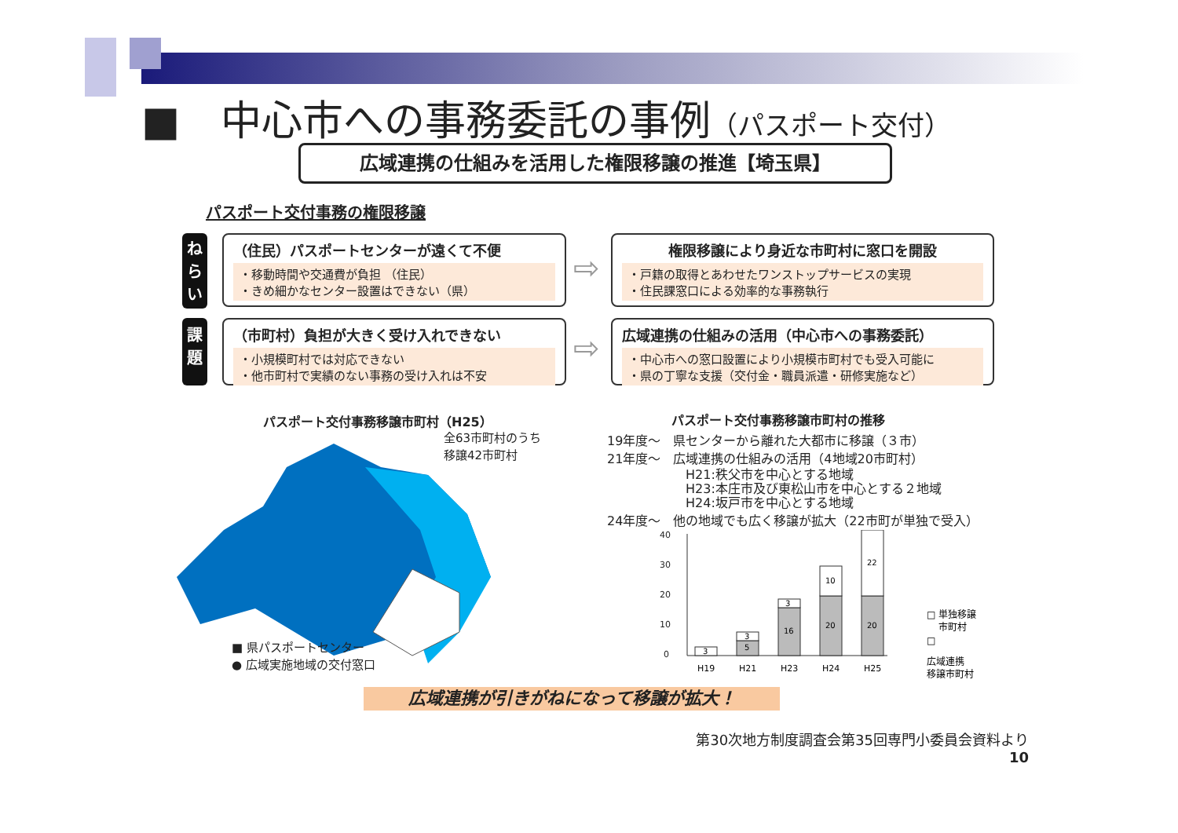■　中心市への事務委託の事例（パスポート交付）
広域連携の仕組みを活用した権限移譲の推進【埼玉県】
パスポート交付事務の権限移譲
ね
ら
い
（住民）パスポートセンターが遠くて不便
・移動時間や交通費が負担 （住民）
・きめ細かなセンター設置はできない（県）
⇨
権限移譲により身近な市町村に窓口を開設
・戸籍の取得とあわせたワンストップサービスの実現
・住民課窓口による効率的な事務執行
課
題
（市町村）負担が大きく受け入れできない
・小規模町村では対応できない
・他市町村で実績のない事務の受け入れは不安
⇨
広域連携の仕組みの活用（中心市への事務委託）
・中心市への窓口設置により小規模市町村でも受入可能に
・県の丁寧な支援（交付金・職員派遣・研修実施など）
パスポート交付事務移譲市町村（H25）
全63市町村のうち
移譲42市町村
■ 県パスポートセンター
● 広域実施地域の交付窓口
パスポート交付事務移譲市町村の推移
19年度～　県センターから離れた大都市に移譲（３市）
21年度～　広域連携の仕組みの活用（4地域20市町村）
H21:秩父市を中心とする地域
H23:本庄市及び東松山市を中心とする２地域
H24:坂戸市を中心とする地域
24年度～　他の地域でも広く移譲が拡大（22市町が単独で受入）
40
30
20
10
0
3
5
3
16
3
20
10
20
22
H19
H21
H23
H24
H25
□ 単独移譲
市町村
□
広域連携
移譲市町村
広域連携が引きがねになって移譲が拡大！
第30次地方制度調査会第35回専門小委員会資料より
10